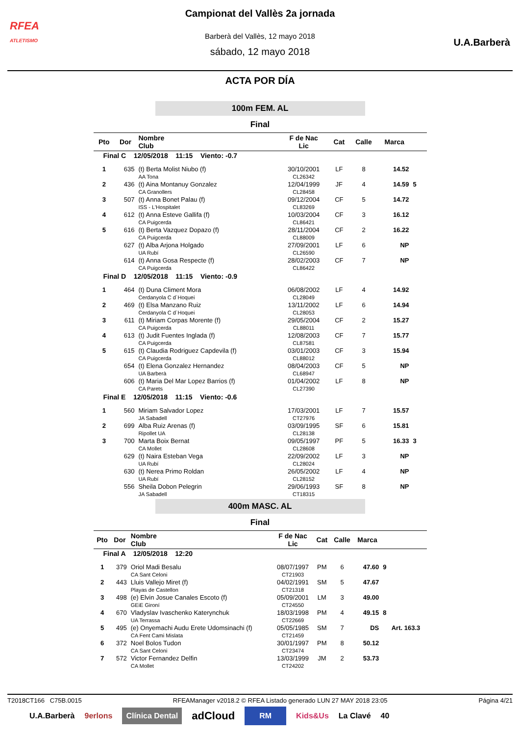RFEA
ATLETISMO
U.A.Barberà
Campionat del Vallès 2a jornada
Barberà del Vallès, 12 mayo 2018
sábado, 12 mayo 2018
ACTA POR DÍA
100m FEM. AL
Final
| Pto | Dor | Nombre Club | F de Nac Lic | Cat | Calle | Marca | | |
| --- | --- | --- | --- | --- | --- | --- | --- | --- |
| Final C 12/05/2018 11:15 Viento: -0.7 | | | | | | | | |
| 1 | 635 | (t) Berta Molist Niubo (f) AA Tona | 30/10/2001 CL26342 | LF | 8 | 14.52 | | |
| 2 | 436 | (t) Aina Montanuy Gonzalez CA Granollers | 12/04/1999 CL28458 | JF | 4 | 14.59 | 5 | |
| 3 | 507 | (t) Anna Bonet Palau (f) ISS - L'Hospitalet | 09/12/2004 CL83269 | CF | 5 | 14.72 | | |
| 4 | 612 | (t) Anna Esteve Gallifa (f) CA Puigcerda | 10/03/2004 CL86421 | CF | 3 | 16.12 | | |
| 5 | 616 | (t) Berta Vazquez Dopazo (f) CA Puigcerda | 28/11/2004 CL88009 | CF | 2 | 16.22 | | |
| | 627 | (t) Alba Arjona Holgado UA Rubí | 27/09/2001 CL26590 | LF | 6 | NP | | |
| | 614 | (t) Anna Gosa Respecte (f) CA Puigcerda | 28/02/2003 CL86422 | CF | 7 | NP | | |
| Final D 12/05/2018 11:15 Viento: -0.9 | | | | | | | | |
| 1 | 464 | (t) Duna Climent Mora Cerdanyola C d´Hoquei | 06/08/2002 CL28049 | LF | 4 | 14.92 | | |
| 2 | 469 | (t) Elsa Manzano Ruiz Cerdanyola C d´Hoquei | 13/11/2002 CL28053 | LF | 6 | 14.94 | | |
| 3 | 611 | (t) Miriam Corpas Morente (f) CA Puigcerda | 29/05/2004 CL88011 | CF | 2 | 15.27 | | |
| 4 | 613 | (t) Judit Fuentes Inglada (f) CA Puigcerda | 12/08/2003 CL87581 | CF | 7 | 15.77 | | |
| 5 | 615 | (t) Claudia Rodriguez Capdevila (f) CA Puigcerda | 03/01/2003 CL88012 | CF | 3 | 15.94 | | |
| | 654 | (t) Elena Gonzalez Hernandez UA Barberà | 08/04/2003 CL68947 | CF | 5 | NP | | |
| | 606 | (t) Maria Del Mar Lopez Barrios (f) CA Parets | 01/04/2002 CL27390 | LF | 8 | NP | | |
| Final E 12/05/2018 11:15 Viento: -0.6 | | | | | | | | |
| 1 | 560 | Miriam Salvador Lopez JA Sabadell | 17/03/2001 CT27976 | LF | 7 | 15.57 | | |
| 2 | 699 | Alba Ruiz Arenas (f) Ripollet UA | 03/09/1995 CL28138 | SF | 6 | 15.81 | | |
| 3 | 700 | Marta Boix Bernat CA Mollet | 09/05/1997 CL28608 | PF | 5 | 16.33 | 3 | |
| | 629 | (t) Naira Esteban Vega UA Rubí | 22/09/2002 CL28024 | LF | 3 | NP | | |
| | 630 | (t) Nerea Primo Roldan UA Rubí | 26/05/2002 CL28152 | LF | 4 | NP | | |
| | 556 | Sheila Dobon Pelegrin JA Sabadell | 29/06/1993 CT18315 | SF | 8 | NP | | |
400m MASC. AL
Final
| Pto | Dor | Nombre Club | F de Nac Lic | Cat | Calle | Marca | | |
| --- | --- | --- | --- | --- | --- | --- | --- | --- |
| Final A 12/05/2018 12:20 | | | | | | | | |
| 1 | 379 | Oriol Madi Besalu CA Sant Celoni | 08/07/1997 CT21903 | PM | 6 | 47.60 | 9 | |
| 2 | 443 | Lluis Vallejo Miret (f) Playas de Castellon | 04/02/1991 CT21318 | SM | 5 | 47.67 | | |
| 3 | 498 | (e) Elvin Josue Canales Escoto (f) GEiE Gironí | 05/09/2001 CT24550 | LM | 3 | 49.00 | | |
| 4 | 670 | Vladyslav Ivaschenko Katerynchuk UA Terrassa | 18/03/1998 CT22669 | PM | 4 | 49.15 | 8 | |
| 5 | 495 | (e) Onyemachi Audu Erete Udomsinachi (f) CA Fent Cami Mislata | 05/05/1985 CT21459 | SM | 7 | DS | | Art. 163.3 |
| 6 | 372 | Noel Bolos Tudon CA Sant Celoni | 30/01/1997 CT23474 | PM | 8 | 50.12 | | |
| 7 | 572 | Victor Fernandez Delfin CA Mollet | 13/03/1999 CT24202 | JM | 2 | 53.73 | | |
T2018CT166 C75B.0015 RFEAManager v2018.2 © RFEA Listado generado LUN 27 MAY 2018 23:05 Página 4/21
U.A.Barberà 9erlons Clínica Dental adCloud RM Kids&Us La Clavé 40